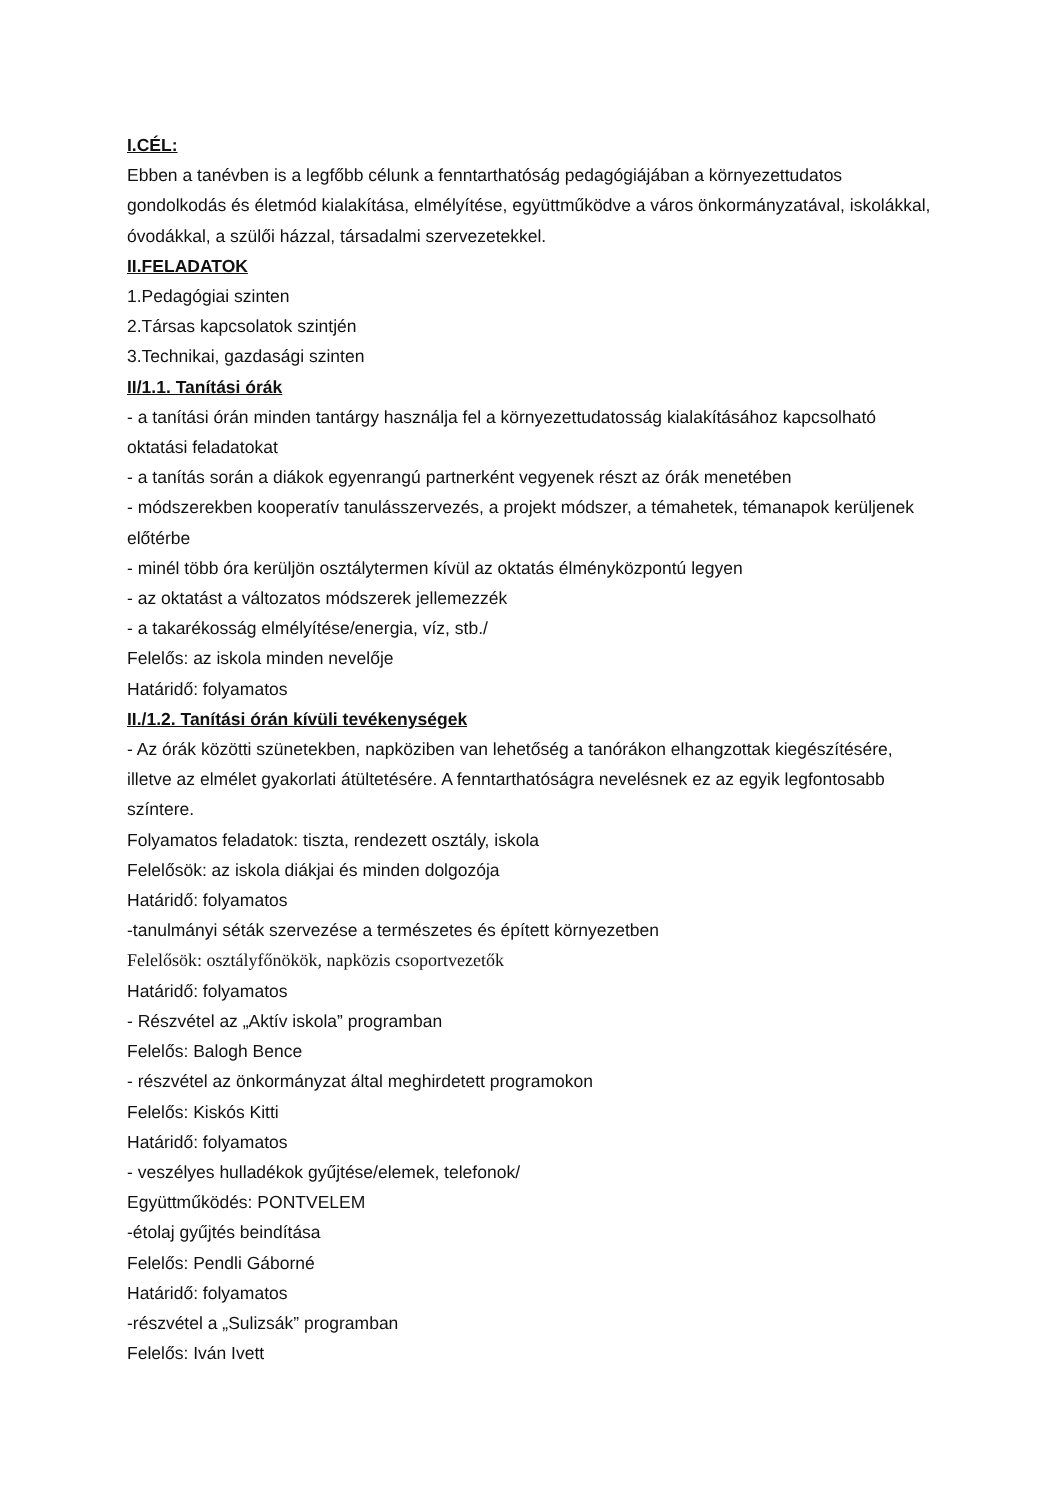I.CÉL:
Ebben a tanévben is a legfőbb célunk a fenntarthatóság pedagógiájában a környezettudatos gondolkodás és életmód kialakítása, elmélyítése, együttműködve a város önkormányzatával, iskolákkal, óvodákkal, a szülői házzal, társadalmi szervezetekkel.
II.FELADATOK
1.Pedagógiai szinten
2.Társas kapcsolatok szintjén
3.Technikai, gazdasági szinten
II/1.1. Tanítási órák
- a tanítási órán minden tantárgy használja fel a környezettudatosság kialakításához kapcsolható oktatási feladatokat
- a tanítás során a diákok egyenrangú partnerként vegyenek részt az órák menetében
- módszerekben kooperatív tanulásszervezés, a projekt módszer, a témahetek, témanapok kerüljenek előtérbe
- minél több óra kerüljön osztálytermen kívül az oktatás élményközpontú legyen
- az oktatást a változatos módszerek jellemezzék
- a takarékosság elmélyítése/energia, víz, stb./
Felelős: az iskola minden nevelője
Határidő: folyamatos
II./1.2. Tanítási órán kívüli tevékenységek
- Az órák közötti szünetekben, napköziben van lehetőség a tanórákon elhangzottak kiegészítésére, illetve az elmélet gyakorlati átültetésére. A fenntarthatóságra nevelésnek ez az egyik legfontosabb színtere.
Folyamatos feladatok: tiszta, rendezett osztály, iskola
Felelősök: az iskola diákjai és minden dolgozója
Határidő: folyamatos
-tanulmányi séták szervezése a természetes és épített környezetben
Felelősök: osztályfőnökök, napközis csoportvezetők
Határidő: folyamatos
- Részvétel az „Aktív iskola” programban
Felelős: Balogh Bence
- részvétel az önkormányzat által meghirdetett programokon
Felelős: Kiskós Kitti
Határidő: folyamatos
- veszélyes hulladékok gyűjtése/elemek, telefonok/
Együttműködés: PONTVELEM
-étolaj gyűjtés beindítása
Felelős: Pendli Gáborné
Határidő: folyamatos
-részvétel a „Sulizsák” programban
Felelős: Iván Ivett